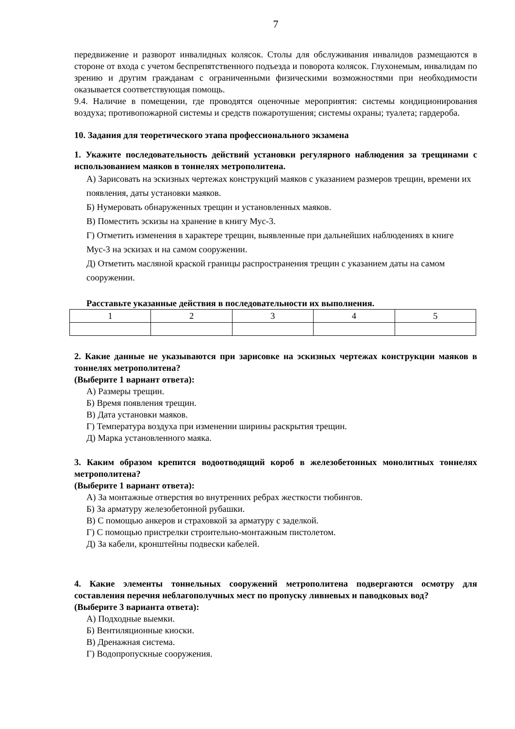7
передвижение и разворот инвалидных колясок. Столы для обслуживания инвалидов размещаются в стороне от входа с учетом беспрепятственного подъезда и поворота колясок. Глухонемым, инвалидам по зрению и другим гражданам с ограниченными физическими возможностями при необходимости оказывается соответствующая помощь.
9.4. Наличие в помещении, где проводятся оценочные мероприятия: системы кондиционирования воздуха; противопожарной системы и средств пожаротушения; системы охраны; туалета; гардероба.
10. Задания для теоретического этапа профессионального экзамена
1. Укажите последовательность действий установки регулярного наблюдения за трещинами с использованием маяков в тоннелях метрополитена.
А) Зарисовать на эскизных чертежах конструкций маяков с указанием размеров трещин, времени их появления, даты установки маяков.
Б) Нумеровать обнаруженных трещин и установленных маяков.
В) Поместить эскизы на хранение в книгу Мус-3.
Г) Отметить изменения в характере трещин, выявленные при дальнейших наблюдениях в книге Мус-3 на эскизах и на самом сооружении.
Д) Отметить масляной краской границы распространения трещин с указанием даты на самом сооружении.
Расставьте указанные действия в последовательности их выполнения.
| 1 | 2 | 3 | 4 | 5 |
2. Какие данные не указываются при зарисовке на эскизных чертежах конструкции маяков в тоннелях метрополитена?
(Выберите 1 вариант ответа):
А) Размеры трещин.
Б) Время появления трещин.
В) Дата установки маяков.
Г) Температура воздуха при изменении ширины раскрытия трещин.
Д) Марка установленного маяка.
3. Каким образом крепится водоотводящий короб в железобетонных монолитных тоннелях метрополитена?
(Выберите 1 вариант ответа):
А) За монтажные отверстия во внутренних ребрах жесткости тюбингов.
Б) За арматуру железобетонной рубашки.
В) С помощью анкеров и страховкой за арматуру с заделкой.
Г) С помощью пристрелки строительно-монтажным пистолетом.
Д) За кабели, кронштейны подвески кабелей.
4. Какие элементы тоннельных сооружений метрополитена подвергаются осмотру для составления перечня неблагополучных мест по пропуску ливневых и паводковых вод?
(Выберите 3 варианта ответа):
А) Подходные выемки.
Б) Вентиляционные киоски.
В) Дренажная система.
Г) Водопропускные сооружения.